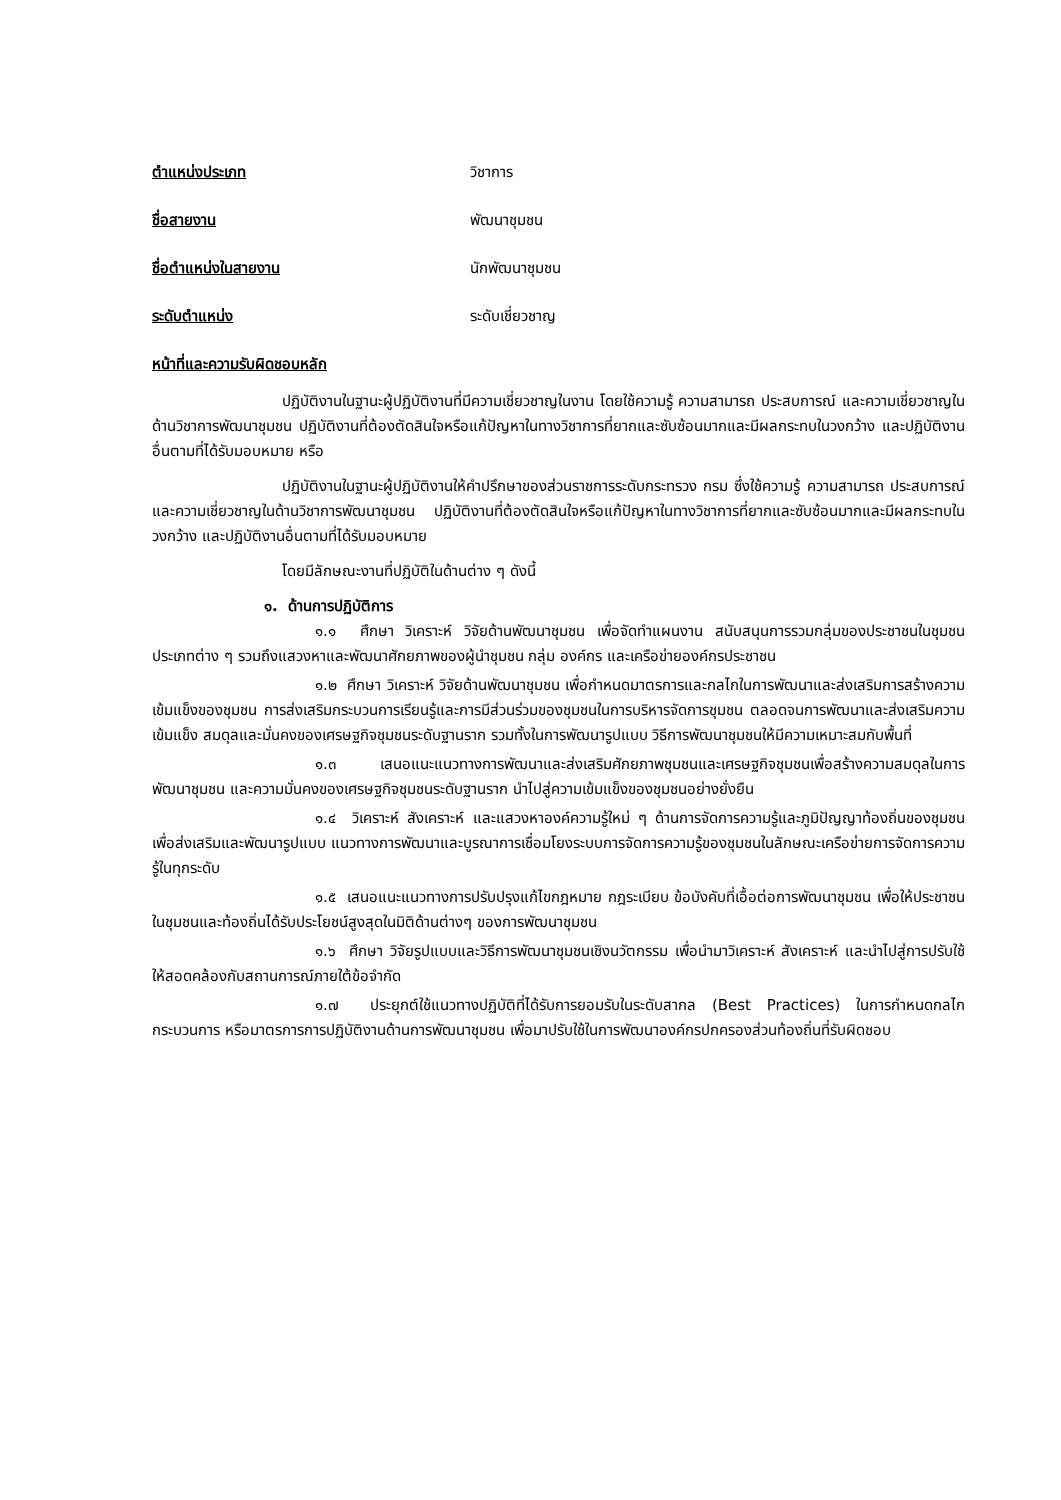ตำแหน่งประเภท วิชาการ
ชื่อสายงาน พัฒนาชุมชน
ชื่อตำแหน่งในสายงาน นักพัฒนาชุมชน
ระดับตำแหน่ง ระดับเชี่ยวชาญ
หน้าที่และความรับผิดชอบหลัก
ปฏิบัติงานในฐานะผู้ปฏิบัติงานที่มีความเชี่ยวชาญในงาน โดยใช้ความรู้ ความสามารถ ประสบการณ์ และความเชี่ยวชาญในด้านวิชาการพัฒนาชุมชน ปฏิบัติงานที่ต้องตัดสินใจหรือแก้ปัญหาในทางวิชาการที่ยากและซับซ้อนมากและมีผลกระทบในวงกว้าง และปฏิบัติงานอื่นตามที่ได้รับมอบหมาย หรือ
ปฏิบัติงานในฐานะผู้ปฏิบัติงานให้คำปรึกษาของส่วนราชการระดับกระทรวง กรม ซึ่งใช้ความรู้ ความสามารถ ประสบการณ์ และความเชี่ยวชาญในด้านวิชาการพัฒนาชุมชน ปฏิบัติงานที่ต้องตัดสินใจหรือแก้ปัญหาในทางวิชาการที่ยากและซับซ้อนมากและมีผลกระทบในวงกว้าง และปฏิบัติงานอื่นตามที่ได้รับมอบหมาย
โดยมีลักษณะงานที่ปฏิบัติในด้านต่าง ๆ ดังนี้
๑. ด้านการปฏิบัติการ
๑.๑ ศึกษา วิเคราะห์ วิจัยด้านพัฒนาชุมชน เพื่อจัดทำแผนงาน สนับสนุนการรวมกลุ่มของประชาชนในชุมชนประเภทต่าง ๆ รวมถึงแสวงหาและพัฒนาศักยภาพของผู้นำชุมชน กลุ่ม องค์กร และเครือข่ายองค์กรประชาชน
๑.๒ ศึกษา วิเคราะห์ วิจัยด้านพัฒนาชุมชน เพื่อกำหนดมาตรการและกลไกในการพัฒนาและส่งเสริมการสร้างความเข้มแข็งของชุมชน การส่งเสริมกระบวนการเรียนรู้และการมีส่วนร่วมของชุมชนในการบริหารจัดการชุมชน ตลอดจนการพัฒนาและส่งเสริมความเข้มแข็ง สมดุลและมั่นคงของเศรษฐกิจชุมชนระดับฐานราก รวมทั้งในการพัฒนารูปแบบ วิธีการพัฒนาชุมชนให้มีความเหมาะสมกับพื้นที่
๑.๓ เสนอแนะแนวทางการพัฒนาและส่งเสริมศักยภาพชุมชนและเศรษฐกิจชุมชนเพื่อสร้างความสมดุลในการพัฒนาชุมชน และความมั่นคงของเศรษฐกิจชุมชนระดับฐานราก นำไปสู่ความเข้มแข็งของชุมชนอย่างยั่งยืน
๑.๔ วิเคราะห์ สังเคราะห์ และแสวงหาองค์ความรู้ใหม่ ๆ ด้านการจัดการความรู้และภูมิปัญญาท้องถิ่นของชุมชน เพื่อส่งเสริมและพัฒนารูปแบบ แนวทางการพัฒนาและบูรณาการเชื่อมโยงระบบการจัดการความรู้ของชุมชนในลักษณะเครือข่ายการจัดการความรู้ในทุกระดับ
๑.๕ เสนอแนะแนวทางการปรับปรุงแก้ไขกฎหมาย กฎระเบียบ ข้อบังคับที่เอื้อต่อการพัฒนาชุมชน เพื่อให้ประชาชนในชุมชนและท้องถิ่นได้รับประโยชน์สูงสุดในมิติด้านต่างๆ ของการพัฒนาชุมชน
๑.๖ ศึกษา วิจัยรูปแบบและวิธีการพัฒนาชุมชนเชิงนวัตกรรม เพื่อนำมาวิเคราะห์ สังเคราะห์ และนำไปสู่การปรับใช้ให้สอดคล้องกับสถานการณ์ภายใต้ข้อจำกัด
๑.๗ ประยุกต์ใช้แนวทางปฏิบัติที่ได้รับการยอมรับในระดับสากล (Best Practices) ในการกำหนดกลไก กระบวนการ หรือมาตรการการปฏิบัติงานด้านการพัฒนาชุมชน เพื่อมาปรับใช้ในการพัฒนาองค์กรปกครองส่วนท้องถิ่นที่รับผิดชอบ